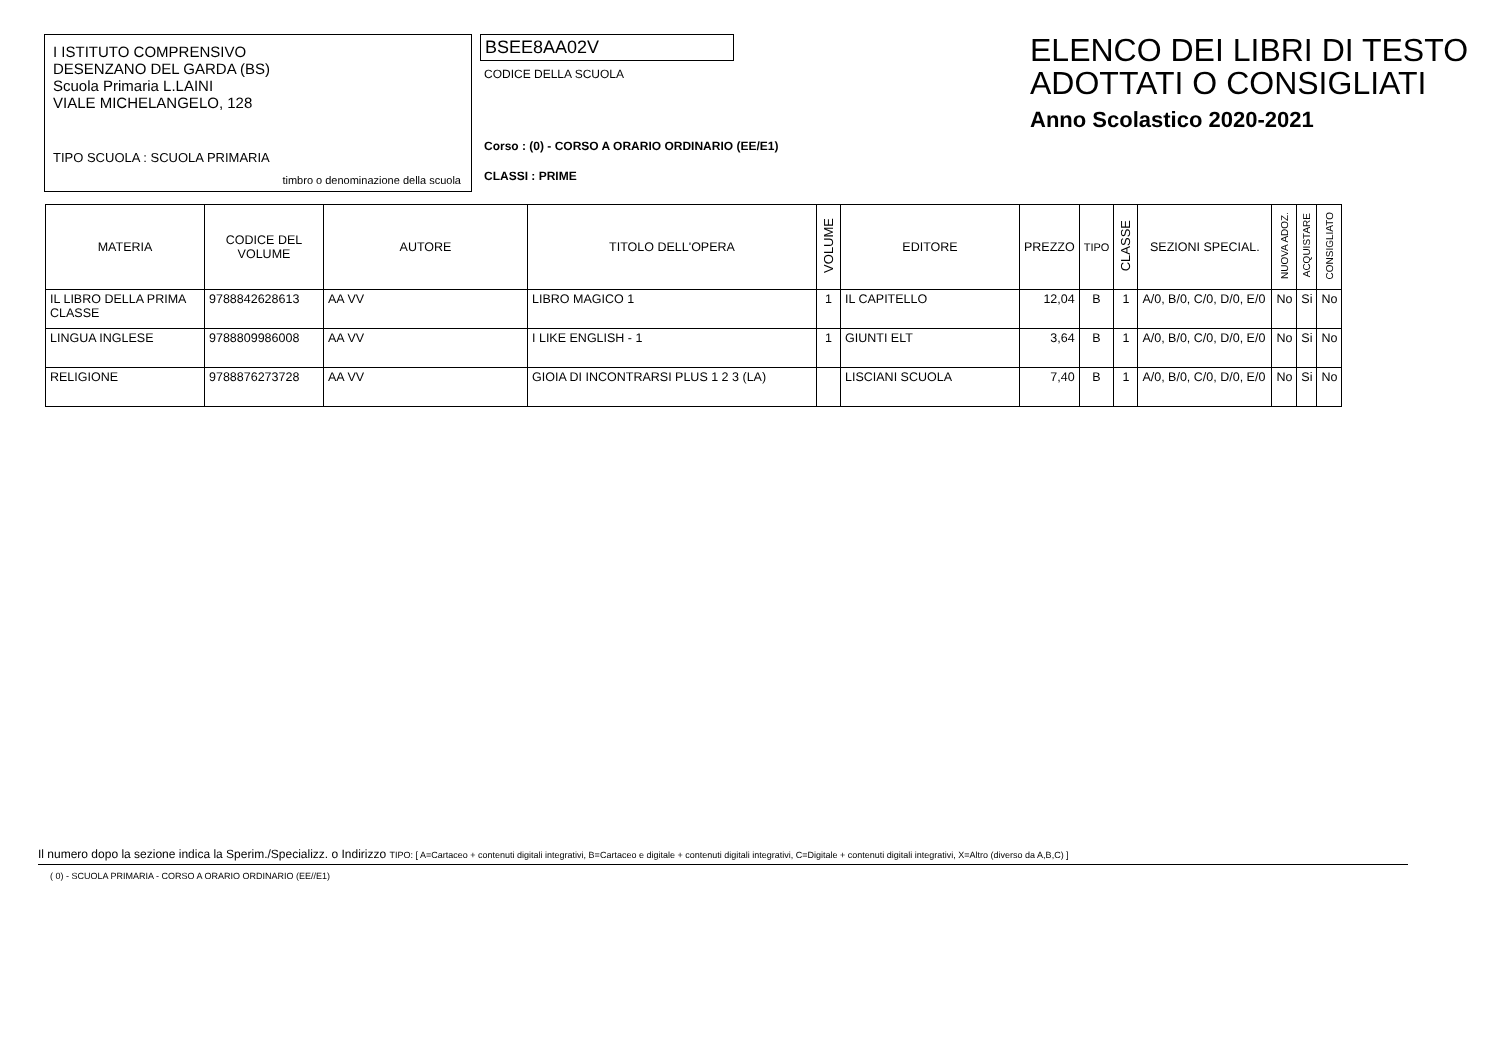I ISTITUTO COMPRENSIVO
DESENZANO DEL GARDA (BS)
Scuola Primaria L.LAINI
VIALE MICHELANGELO, 128
TIPO SCUOLA : SCUOLA PRIMARIA
timbro o denominazione della scuola
BSEE8AA02V
CODICE DELLA SCUOLA
Corso : (0) - CORSO A ORARIO ORDINARIO (EE/E1)
CLASSI : PRIME
ELENCO DEI LIBRI DI TESTO
ADOTTATI O CONSIGLIATI
Anno Scolastico 2020-2021
| MATERIA | CODICE DEL VOLUME | AUTORE | TITOLO DELL'OPERA | VOLUME | EDITORE | PREZZO | TIPO | CLASSE | SEZIONI SPECIAL. | NUOVA ADOZ. | ACQUISTARE | CONSIGLIATO |
| --- | --- | --- | --- | --- | --- | --- | --- | --- | --- | --- | --- | --- |
| IL LIBRO DELLA PRIMA CLASSE | 9788842628613 | AA VV | LIBRO MAGICO 1 | 1 | IL CAPITELLO | 12,04 | B | 1 | A/0, B/0, C/0, D/0, E/0 | No | Si | No |
| LINGUA INGLESE | 9788809986008 | AA VV | I LIKE ENGLISH - 1 | 1 | GIUNTI ELT | 3,64 | B | 1 | A/0, B/0, C/0, D/0, E/0 | No | Si | No |
| RELIGIONE | 9788876273728 | AA VV | GIOIA DI INCONTRARSI PLUS 1 2 3 (LA) | | LISCIANI SCUOLA | 7,40 | B | 1 | A/0, B/0, C/0, D/0, E/0 | No | Si | No |
Il numero dopo la sezione indica la Sperim./Specializz. o Indirizzo TIPO: [ A=Cartaceo + contenuti digitali integrativi, B=Cartaceo e digitale + contenuti digitali integrativi, C=Digitale + contenuti digitali integrativi, X=Altro (diverso da A,B,C) ]
( 0) - SCUOLA PRIMARIA - CORSO A ORARIO ORDINARIO (EE//E1)